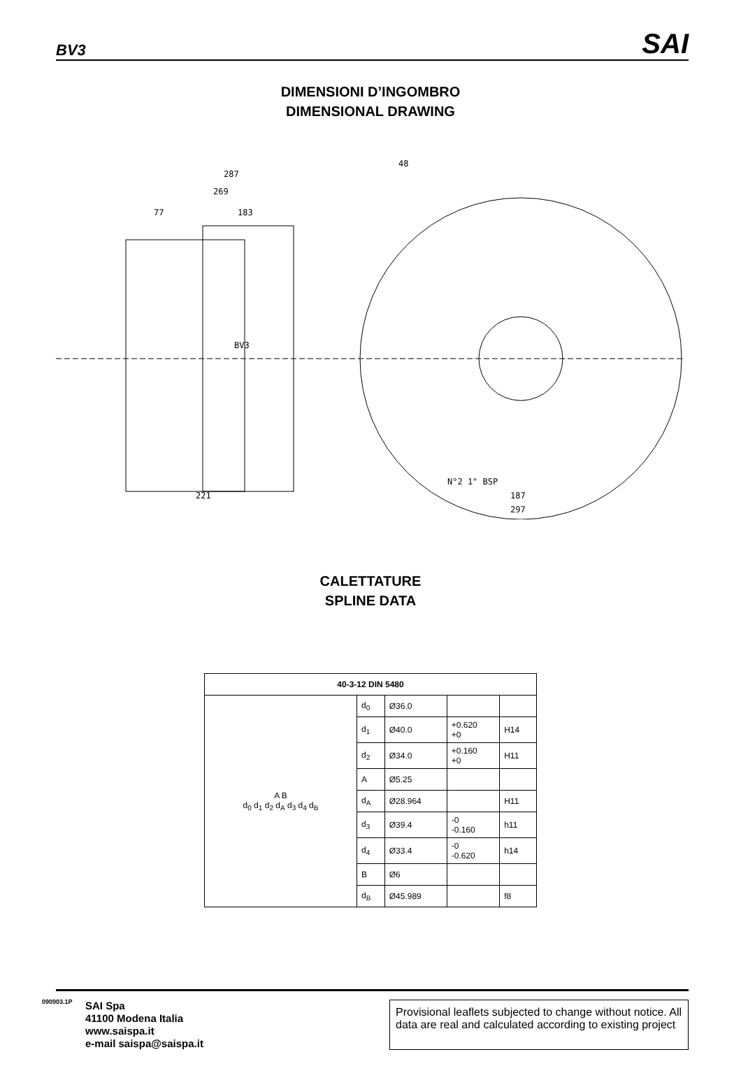BV3 SAI
DIMENSIONI D’INGOMBRO
DIMENSIONAL DRAWING
287
269
77
183
48
BV3
N°2 1" BSP
187
297
221
CALETTATURE
SPLINE DATA
| 40-3-12 DIN 5480 | | | | |
| --- | --- | --- | --- | --- |
| A B d<sub>0</sub> d<sub>1</sub> d<sub>2</sub> d<sub>A</sub> d<sub>3</sub> d<sub>4</sub> d<sub>B</sub> | d<sub>0</sub> | Ø36.0 | | |
| | d<sub>1</sub> | Ø40.0 | +0.620 +0 | H14 |
| | d<sub>2</sub> | Ø34.0 | +0.160 +0 | H11 |
| | A | Ø5.25 | | |
| | d<sub>A</sub> | Ø28.964 | | H11 |
| | d<sub>3</sub> | Ø39.4 | -0 -0.160 | h11 |
| | d<sub>4</sub> | Ø33.4 | -0 -0.620 | h14 |
| | B | Ø6 | | |
| | d<sub>B</sub> | Ø45.989 | | f8 |
090903.1P
SAI Spa
41100 Modena Italia
www.saispa.it
e-mail saispa@saispa.it
Provisional leaflets subjected to change without notice. All data are real and calculated according to existing project